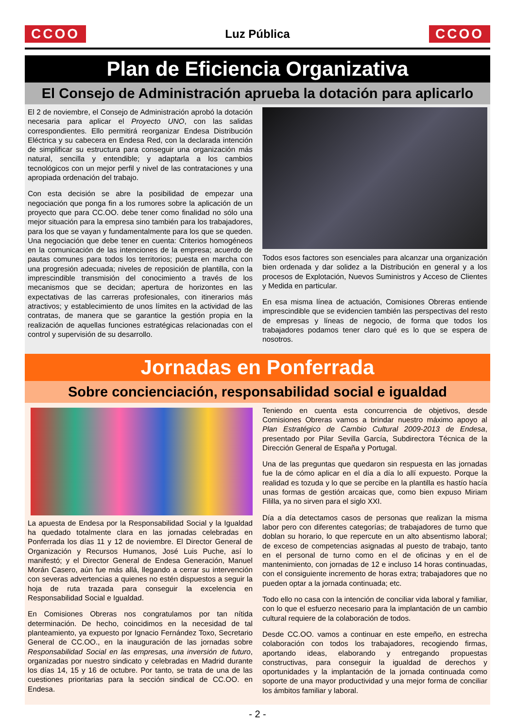CCOO
Luz Pública
CCOO
Plan de Eficiencia Organizativa
El Consejo de Administración aprueba la dotación para aplicarlo
El 2 de noviembre, el Consejo de Administración aprobó la dotación necesaria para aplicar el Proyecto UNO, con las salidas correspondientes. Ello permitirá reorganizar Endesa Distribución Eléctrica y su cabecera en Endesa Red, con la declarada intención de simplificar su estructura para conseguir una organización más natural, sencilla y entendible; y adaptarla a los cambios tecnológicos con un mejor perfil y nivel de las contrataciones y una apropiada ordenación del trabajo.
Con esta decisión se abre la posibilidad de empezar una negociación que ponga fin a los rumores sobre la aplicación de un proyecto que para CC.OO. debe tener como finalidad no sólo una mejor situación para la empresa sino también para los trabajadores, para los que se vayan y fundamentalmente para los que se queden. Una negociación que debe tener en cuenta: Criterios homogéneos en la comunicación de las intenciones de la empresa; acuerdo de pautas comunes para todos los territorios; puesta en marcha con una progresión adecuada; niveles de reposición de plantilla, con la imprescindible transmisión del conocimiento a través de los mecanismos que se decidan; apertura de horizontes en las expectativas de las carreras profesionales, con itinerarios más atractivos; y establecimiento de unos límites en la actividad de las contratas, de manera que se garantice la gestión propia en la realización de aquellas funciones estratégicas relacionadas con el control y supervisión de su desarrollo.
Todos esos factores son esenciales para alcanzar una organización bien ordenada y dar solidez a la Distribución en general y a los procesos de Explotación, Nuevos Suministros y Acceso de Clientes y Medida en particular.
En esa misma línea de actuación, Comisiones Obreras entiende imprescindible que se evidencien también las perspectivas del resto de empresas y líneas de negocio, de forma que todos los trabajadores podamos tener claro qué es lo que se espera de nosotros.
Jornadas en Ponferrada
Sobre concienciación, responsabilidad social e igualdad
La apuesta de Endesa por la Responsabilidad Social y la Igualdad ha quedado totalmente clara en las jornadas celebradas en Ponferrada los días 11 y 12 de noviembre. El Director General de Organización y Recursos Humanos, José Luis Puche, así lo manifestó; y el Director General de Endesa Generación, Manuel Morán Casero, aún fue más allá, llegando a cerrar su intervención con severas advertencias a quienes no estén dispuestos a seguir la hoja de ruta trazada para conseguir la excelencia en Responsabilidad Social e Igualdad.
En Comisiones Obreras nos congratulamos por tan nítida determinación. De hecho, coincidimos en la necesidad de tal planteamiento, ya expuesto por Ignacio Fernández Toxo, Secretario General de CC.OO., en la inauguración de las jornadas sobre Responsabilidad Social en las empresas, una inversión de futuro, organizadas por nuestro sindicato y celebradas en Madrid durante los días 14, 15 y 16 de octubre. Por tanto, se trata de una de las cuestiones prioritarias para la sección sindical de CC.OO. en Endesa.
Teniendo en cuenta esta concurrencia de objetivos, desde Comisiones Obreras vamos a brindar nuestro máximo apoyo al Plan Estratégico de Cambio Cultural 2009-2013 de Endesa, presentado por Pilar Sevilla García, Subdirectora Técnica de la Dirección General de España y Portugal.
Una de las preguntas que quedaron sin respuesta en las jornadas fue la de cómo aplicar en el día a día lo allí expuesto. Porque la realidad es tozuda y lo que se percibe en la plantilla es hastío hacía unas formas de gestión arcaicas que, como bien expuso Miriam Fililla, ya no sirven para el siglo XXI.
Día a día detectamos casos de personas que realizan la misma labor pero con diferentes categorías; de trabajadores de turno que doblan su horario, lo que repercute en un alto absentismo laboral; de exceso de competencias asignadas al puesto de trabajo, tanto en el personal de turno como en el de oficinas y en el de mantenimiento, con jornadas de 12 e incluso 14 horas continuadas, con el consiguiente incremento de horas extra; trabajadores que no pueden optar a la jornada continuada; etc.
Todo ello no casa con la intención de conciliar vida laboral y familiar, con lo que el esfuerzo necesario para la implantación de un cambio cultural requiere de la colaboración de todos.
Desde CC.OO. vamos a continuar en este empeño, en estrecha colaboración con todos los trabajadores, recogiendo firmas, aportando ideas, elaborando y entregando propuestas constructivas, para conseguir la igualdad de derechos y oportunidades y la implantación de la jornada continuada como soporte de una mayor productividad y una mejor forma de conciliar los ámbitos familiar y laboral.
- 2 -